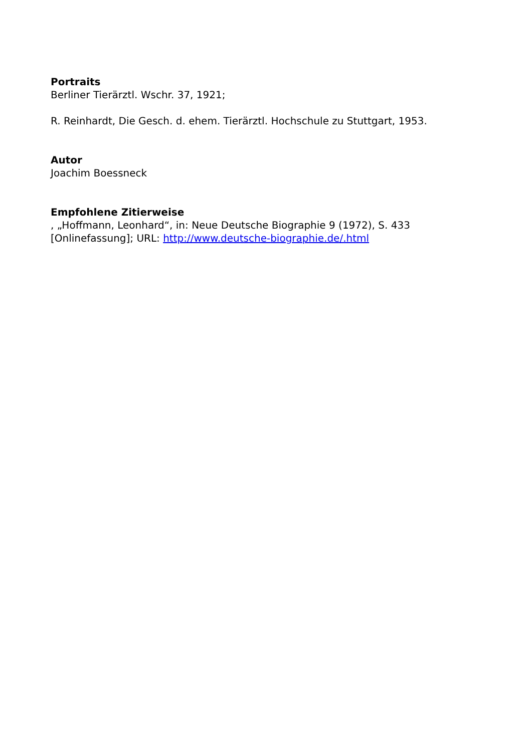Portraits
Berliner Tierärztl. Wschr. 37, 1921;
R. Reinhardt, Die Gesch. d. ehem. Tierärztl. Hochschule zu Stuttgart, 1953.
Autor
Joachim Boessneck
Empfohlene Zitierweise
, „Hoffmann, Leonhard“, in: Neue Deutsche Biographie 9 (1972), S. 433 [Onlinefassung]; URL: http://www.deutsche-biographie.de/.html